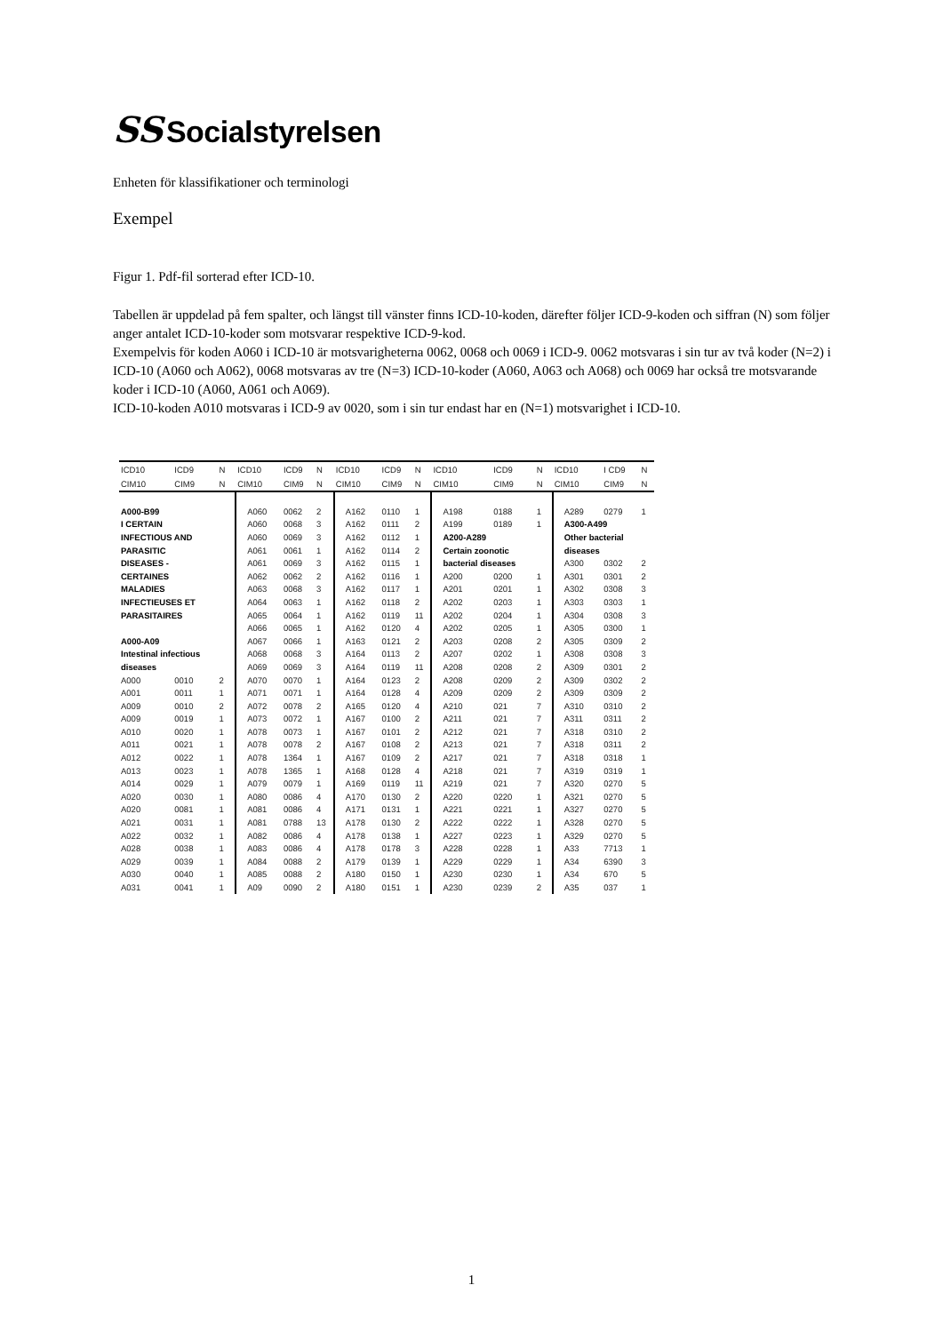SS Socialstyrelsen
Enheten för klassifikationer och terminologi
Exempel
Figur 1. Pdf-fil sorterad efter ICD-10.
Tabellen är uppdelad på fem spalter, och längst till vänster finns ICD-10-koden, därefter följer ICD-9-koden och siffran (N) som följer anger antalet ICD-10-koder som motsvarar respektive ICD-9-kod.
Exempelvis för koden A060 i ICD-10 är motsvarigheterna 0062, 0068 och 0069 i ICD-9. 0062 motsvaras i sin tur av två koder (N=2) i ICD-10 (A060 och A062), 0068 motsvaras av tre (N=3) ICD-10-koder (A060, A063 och A068) och 0069 har också tre motsvarande koder i ICD-10 (A060, A061 och A069).
ICD-10-koden A010 motsvaras i ICD-9 av 0020, som i sin tur endast har en (N=1) motsvarighet i ICD-10.
| ICD10 | ICD9 | N | ICD10 | ICD9 | N | ICD10 | ICD9 | N | ICD10 | ICD9 | N | ICD10 | I CD9 | N |
| --- | --- | --- | --- | --- | --- | --- | --- | --- | --- | --- | --- | --- | --- | --- |
| CIM10 | CIM9 | N | CIM10 | CIM9 | N | CIM10 | CIM9 | N | CIM10 | CIM9 | N | CIM10 | CIM9 | N |
| A000-B99 | | | A060 | 0062 | 2 | A162 | 0110 | 1 | A198 | 0188 | 1 | A289 | 0279 | 1 |
| I CERTAIN | | | A060 | 0068 | 3 | A162 | 0111 | 2 | A199 | 0189 | 1 | A300-A499 | | |
| INFECTIOUS AND | | | A060 | 0069 | 3 | A162 | 0112 | 1 | A200-A289 | | | Other bacterial | | |
| PARASITIC | | | A061 | 0061 | 1 | A162 | 0114 | 2 | Certain zoonotic | | | diseases | | |
| DISEASES - | | | A061 | 0069 | 3 | A162 | 0115 | 1 | bacterial diseases | | | A300 | 0302 | 2 |
| CERTAINES | | | A062 | 0062 | 2 | A162 | 0116 | 1 | A200 | 0200 | 1 | A301 | 0301 | 2 |
| MALADIES | | | A063 | 0068 | 3 | A162 | 0117 | 1 | A201 | 0201 | 1 | A302 | 0308 | 3 |
| INFECTIEUSES ET | | | A064 | 0063 | 1 | A162 | 0118 | 2 | A202 | 0203 | 1 | A303 | 0303 | 1 |
| PARASITAIRES | | | A065 | 0064 | 1 | A162 | 0119 | 11 | A202 | 0204 | 1 | A304 | 0308 | 3 |
| | | | A066 | 0065 | 1 | A162 | 0120 | 4 | A202 | 0205 | 1 | A305 | 0300 | 1 |
| A000-A09 | | | A067 | 0066 | 1 | A163 | 0121 | 2 | A203 | 0208 | 2 | A305 | 0309 | 2 |
| Intestinal infectious | | | A068 | 0068 | 3 | A164 | 0113 | 2 | A207 | 0202 | 1 | A308 | 0308 | 3 |
| diseases | | | A069 | 0069 | 3 | A164 | 0119 | 11 | A208 | 0208 | 2 | A309 | 0301 | 2 |
| A000 | 0010 | 2 | A070 | 0070 | 1 | A164 | 0123 | 2 | A208 | 0209 | 2 | A309 | 0302 | 2 |
| A001 | 0011 | 1 | A071 | 0071 | 1 | A164 | 0128 | 4 | A209 | 0209 | 2 | A309 | 0309 | 2 |
| A009 | 0010 | 2 | A072 | 0078 | 2 | A165 | 0120 | 4 | A210 | 021 | 7 | A310 | 0310 | 2 |
| A009 | 0019 | 1 | A073 | 0072 | 1 | A167 | 0100 | 2 | A211 | 021 | 7 | A311 | 0311 | 2 |
| A010 | 0020 | 1 | A078 | 0073 | 1 | A167 | 0101 | 2 | A212 | 021 | 7 | A318 | 0310 | 2 |
| A011 | 0021 | 1 | A078 | 0078 | 2 | A167 | 0108 | 2 | A213 | 021 | 7 | A318 | 0311 | 2 |
| A012 | 0022 | 1 | A078 | 1364 | 1 | A167 | 0109 | 2 | A217 | 021 | 7 | A318 | 0318 | 1 |
| A013 | 0023 | 1 | A078 | 1365 | 1 | A168 | 0128 | 4 | A218 | 021 | 7 | A319 | 0319 | 1 |
| A014 | 0029 | 1 | A079 | 0079 | 1 | A169 | 0119 | 11 | A219 | 021 | 7 | A320 | 0270 | 5 |
| A020 | 0030 | 1 | A080 | 0086 | 4 | A170 | 0130 | 2 | A220 | 0220 | 1 | A321 | 0270 | 5 |
| A020 | 0081 | 1 | A081 | 0086 | 4 | A171 | 0131 | 1 | A221 | 0221 | 1 | A327 | 0270 | 5 |
| A021 | 0031 | 1 | A081 | 0788 | 13 | A178 | 0130 | 2 | A222 | 0222 | 1 | A328 | 0270 | 5 |
| A022 | 0032 | 1 | A082 | 0086 | 4 | A178 | 0138 | 1 | A227 | 0223 | 1 | A329 | 0270 | 5 |
| A028 | 0038 | 1 | A083 | 0086 | 4 | A178 | 0178 | 3 | A228 | 0228 | 1 | A33 | 7713 | 1 |
| A029 | 0039 | 1 | A084 | 0088 | 2 | A179 | 0139 | 1 | A229 | 0229 | 1 | A34 | 6390 | 3 |
| A030 | 0040 | 1 | A085 | 0088 | 2 | A180 | 0150 | 1 | A230 | 0230 | 1 | A34 | 670 | 5 |
| A031 | 0041 | 1 | A09 | 0090 | 2 | A180 | 0151 | 1 | A230 | 0239 | 2 | A35 | 037 | 1 |
1